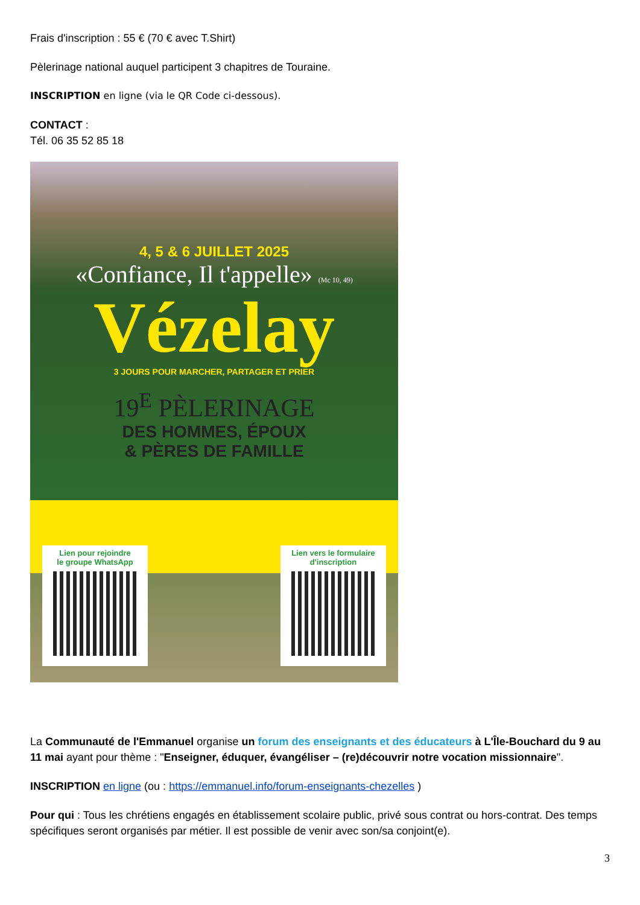Frais d'inscription : 55 € (70 € avec T.Shirt)
Pèlerinage national auquel participent 3 chapitres de Touraine.
INSCRIPTION en ligne (via le QR Code ci-dessous).
CONTACT :
Tél. 06 35 52 85 18
4, 5 & 6 JUILLET 2025
«Confiance, Il t'appelle» (Mc 10, 49)
Vézelay
3 JOURS POUR MARCHER, PARTAGER ET PRIER
19<sup>E</sup> PÈLERINAGE
DES HOMMES, ÉPOUX
& PÈRES DE FAMILLE
Lien pour rejoindre
le groupe WhatsApp
Lien vers le formulaire
d'inscription
La Communauté de l'Emmanuel organise un forum des enseignants et des éducateurs à L'Île-Bouchard du 9 au 11 mai ayant pour thème : "Enseigner, éduquer, évangéliser – (re)découvrir notre vocation missionnaire".
INSCRIPTION en ligne (ou : https://emmanuel.info/forum-enseignants-chezelles )
Pour qui : Tous les chrétiens engagés en établissement scolaire public, privé sous contrat ou hors-contrat. Des temps spécifiques seront organisés par métier. Il est possible de venir avec son/sa conjoint(e).
3